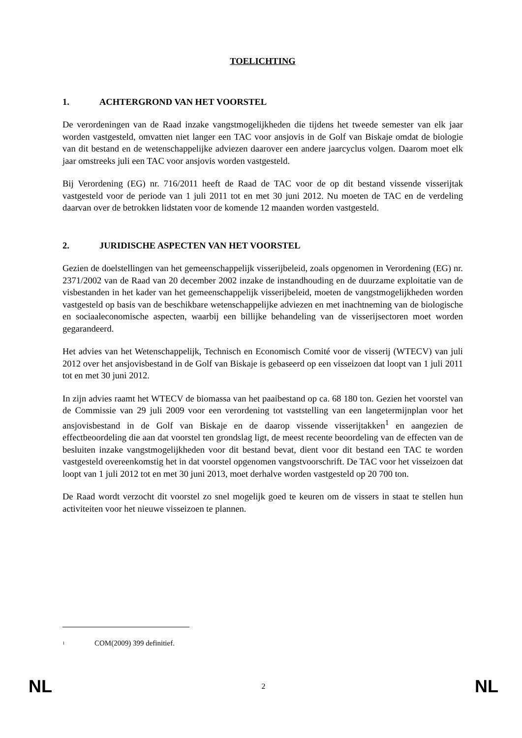TOELICHTING
1. ACHTERGROND VAN HET VOORSTEL
De verordeningen van de Raad inzake vangstmogelijkheden die tijdens het tweede semester van elk jaar worden vastgesteld, omvatten niet langer een TAC voor ansjovis in de Golf van Biskaje omdat de biologie van dit bestand en de wetenschappelijke adviezen daarover een andere jaarcyclus volgen. Daarom moet elk jaar omstreeks juli een TAC voor ansjovis worden vastgesteld.
Bij Verordening (EG) nr. 716/2011 heeft de Raad de TAC voor de op dit bestand vissende visserijtak vastgesteld voor de periode van 1 juli 2011 tot en met 30 juni 2012. Nu moeten de TAC en de verdeling daarvan over de betrokken lidstaten voor de komende 12 maanden worden vastgesteld.
2. JURIDISCHE ASPECTEN VAN HET VOORSTEL
Gezien de doelstellingen van het gemeenschappelijk visserijbeleid, zoals opgenomen in Verordening (EG) nr. 2371/2002 van de Raad van 20 december 2002 inzake de instandhouding en de duurzame exploitatie van de visbestanden in het kader van het gemeenschappelijk visserijbeleid, moeten de vangstmogelijkheden worden vastgesteld op basis van de beschikbare wetenschappelijke adviezen en met inachtneming van de biologische en sociaaleconomische aspecten, waarbij een billijke behandeling van de visserijsectoren moet worden gegarandeerd.
Het advies van het Wetenschappelijk, Technisch en Economisch Comité voor de visserij (WTECV) van juli 2012 over het ansjovisbestand in de Golf van Biskaje is gebaseerd op een visseizoen dat loopt van 1 juli 2011 tot en met 30 juni 2012.
In zijn advies raamt het WTECV de biomassa van het paaibestand op ca. 68 180 ton. Gezien het voorstel van de Commissie van 29 juli 2009 voor een verordening tot vaststelling van een langetermijnplan voor het ansjovisbestand in de Golf van Biskaje en de daarop vissende visserijtakken<sup>1</sup> en aangezien de effectbeoordeling die aan dat voorstel ten grondslag ligt, de meest recente beoordeling van de effecten van de besluiten inzake vangstmogelijkheden voor dit bestand bevat, dient voor dit bestand een TAC te worden vastgesteld overeenkomstig het in dat voorstel opgenomen vangstvoorschrift. De TAC voor het visseizoen dat loopt van 1 juli 2012 tot en met 30 juni 2013, moet derhalve worden vastgesteld op 20 700 ton.
De Raad wordt verzocht dit voorstel zo snel mogelijk goed te keuren om de vissers in staat te stellen hun activiteiten voor het nieuwe visseizoen te plannen.
<sup>1</sup> COM(2009) 399 definitief.
NL 2 NL